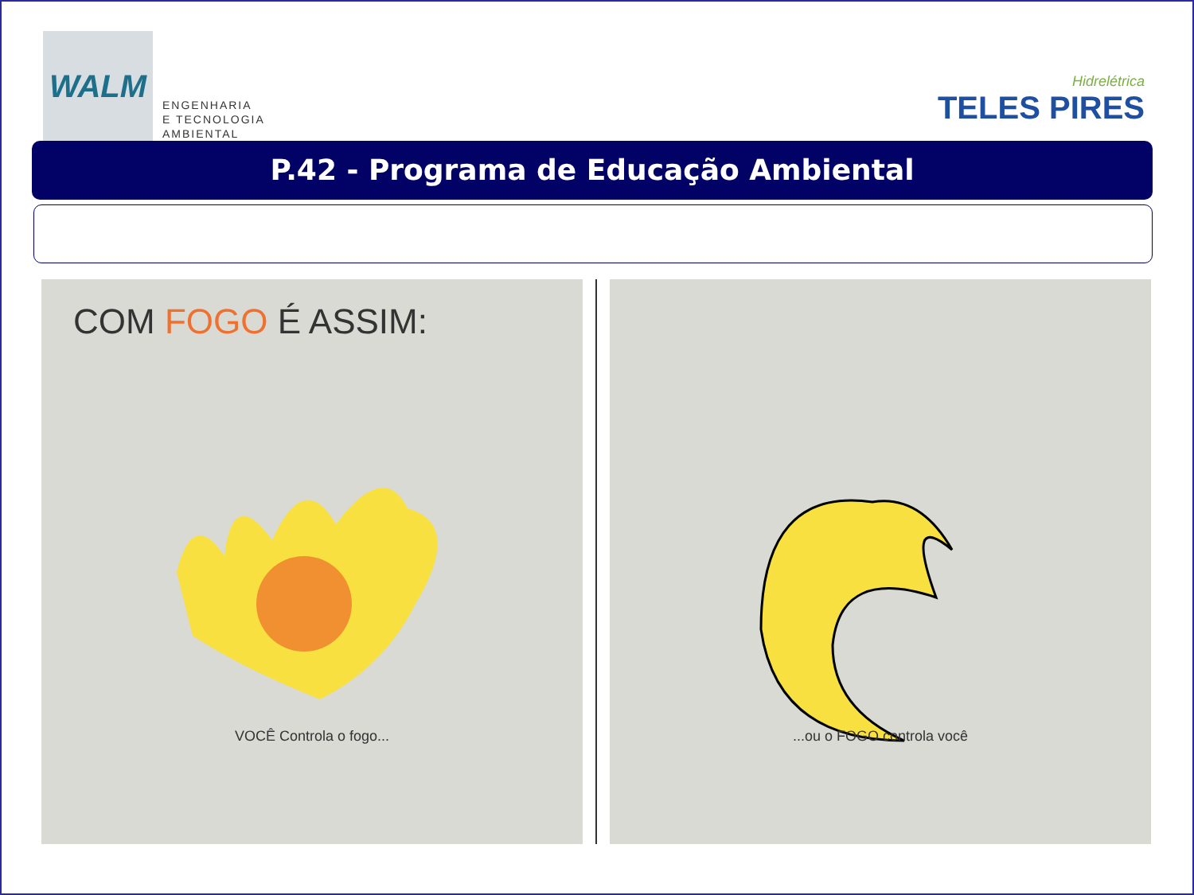WALM
ENGENHARIA
E TECNOLOGIA
AMBIENTAL
Hidrelétrica
TELES PIRES
P.42 - Programa de Educação Ambiental
COM FOGO É ASSIM:
VOCÊ Controla o fogo...
...ou o FOGO controla você